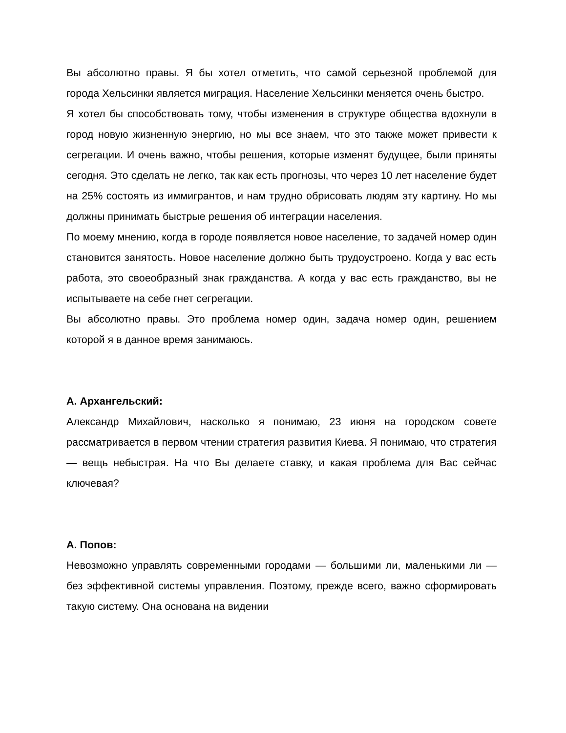Вы абсолютно правы. Я бы хотел отметить, что самой серьезной проблемой для города Хельсинки является миграция. Население Хельсинки меняется очень быстро.
Я хотел бы способствовать тому, чтобы изменения в структуре общества вдохнули в город новую жизненную энергию, но мы все знаем, что это также может привести к сегрегации. И очень важно, чтобы решения, которые изменят будущее, были приняты сегодня. Это сделать не легко, так как есть прогнозы, что через 10 лет население будет на 25% состоять из иммигрантов, и нам трудно обрисовать людям эту картину. Но мы должны принимать быстрые решения об интеграции населения.
По моему мнению, когда в городе появляется новое население, то задачей номер один становится занятость. Новое население должно быть трудоустроено. Когда у вас есть работа, это своеобразный знак гражданства. А когда у вас есть гражданство, вы не испытываете на себе гнет сегрегации.
Вы абсолютно правы. Это проблема номер один, задача номер один, решением которой я в данное время занимаюсь.
А. Архангельский:
Александр Михайлович, насколько я понимаю, 23 июня на городском совете рассматривается в первом чтении стратегия развития Киева. Я понимаю, что стратегия — вещь небыстрая. На что Вы делаете ставку, и какая проблема для Вас сейчас ключевая?
А. Попов:
Невозможно управлять современными городами — большими ли, маленькими ли — без эффективной системы управления. Поэтому, прежде всего, важно сформировать такую систему. Она основана на видении